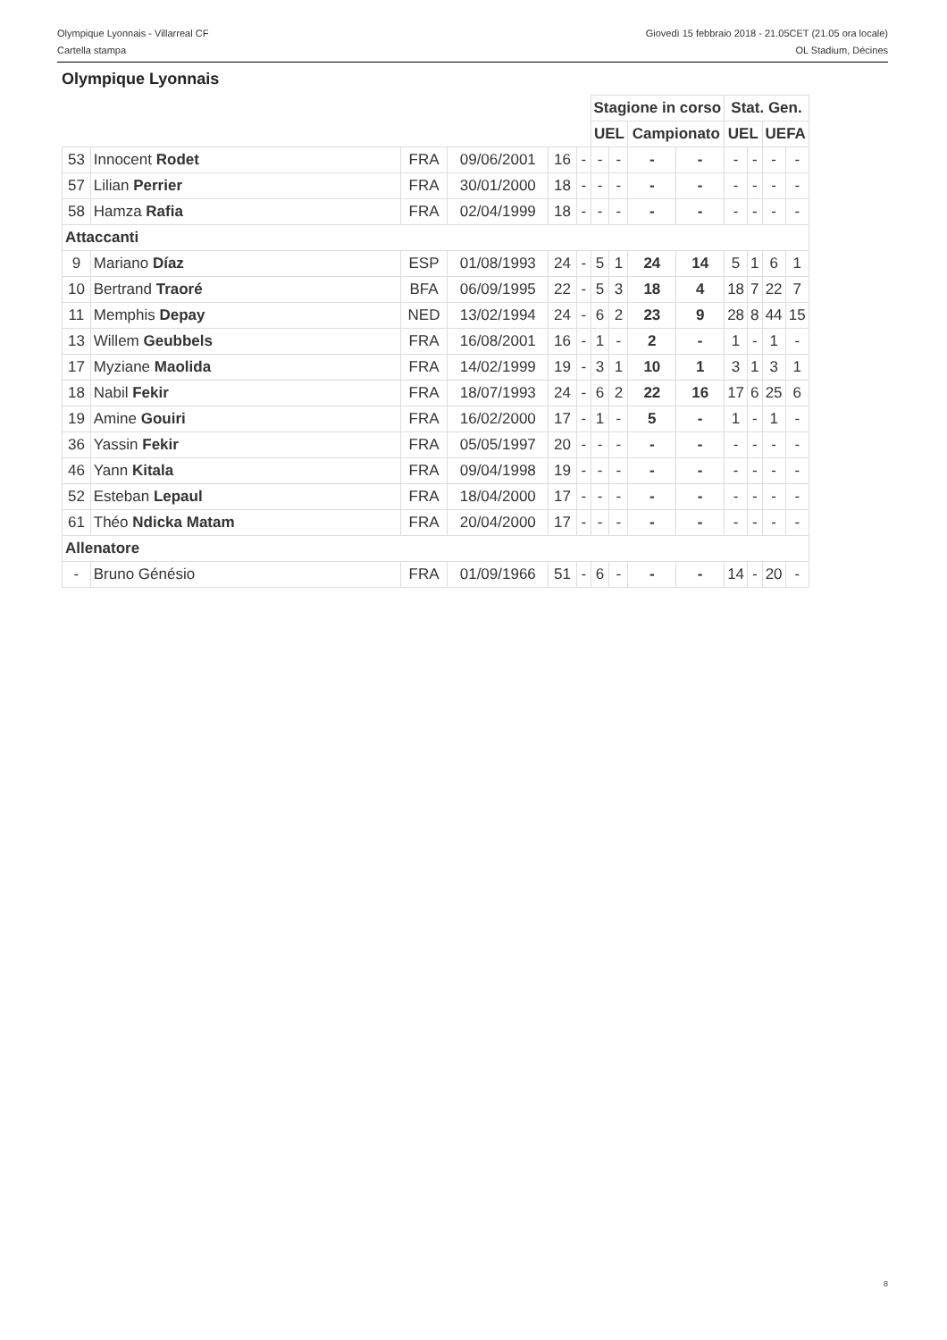Olympique Lyonnais - Villarreal CF Giovedì 15 febbraio 2018 - 21.05CET (21.05 ora locale)
Cartella stampa OL Stadium, Décines
Olympique Lyonnais
| | | | | | | Stagione in corso | | | | Stat. Gen. | | | |
| | | | | | | UEL | | Campionato | | UEL | | UEFA | |
| 53 | Innocent Rodet | FRA | 09/06/2001 | 16 | - | - | - | - | - | - | - | - | - |
| 57 | Lilian Perrier | FRA | 30/01/2000 | 18 | - | - | - | - | - | - | - | - | - |
| 58 | Hamza Rafia | FRA | 02/04/1999 | 18 | - | - | - | - | - | - | - | - | - |
| Attaccanti | | | | | | | | | | | | | |
| 9 | Mariano Díaz | ESP | 01/08/1993 | 24 | - | 5 | 1 | 24 | 14 | 5 | 1 | 6 | 1 |
| 10 | Bertrand Traoré | BFA | 06/09/1995 | 22 | - | 5 | 3 | 18 | 4 | 18 | 7 | 22 | 7 |
| 11 | Memphis Depay | NED | 13/02/1994 | 24 | - | 6 | 2 | 23 | 9 | 28 | 8 | 44 | 15 |
| 13 | Willem Geubbels | FRA | 16/08/2001 | 16 | - | 1 | - | 2 | - | 1 | - | 1 | - |
| 17 | Myziane Maolida | FRA | 14/02/1999 | 19 | - | 3 | 1 | 10 | 1 | 3 | 1 | 3 | 1 |
| 18 | Nabil Fekir | FRA | 18/07/1993 | 24 | - | 6 | 2 | 22 | 16 | 17 | 6 | 25 | 6 |
| 19 | Amine Gouiri | FRA | 16/02/2000 | 17 | - | 1 | - | 5 | - | 1 | - | 1 | - |
| 36 | Yassin Fekir | FRA | 05/05/1997 | 20 | - | - | - | - | - | - | - | - | - |
| 46 | Yann Kitala | FRA | 09/04/1998 | 19 | - | - | - | - | - | - | - | - | - |
| 52 | Esteban Lepaul | FRA | 18/04/2000 | 17 | - | - | - | - | - | - | - | - | - |
| 61 | Théo Ndicka Matam | FRA | 20/04/2000 | 17 | - | - | - | - | - | - | - | - | - |
| Allenatore | | | | | | | | | | | | | |
| - | Bruno Génésio | FRA | 01/09/1966 | 51 | - | 6 | - | - | - | 14 | - | 20 | - |
8